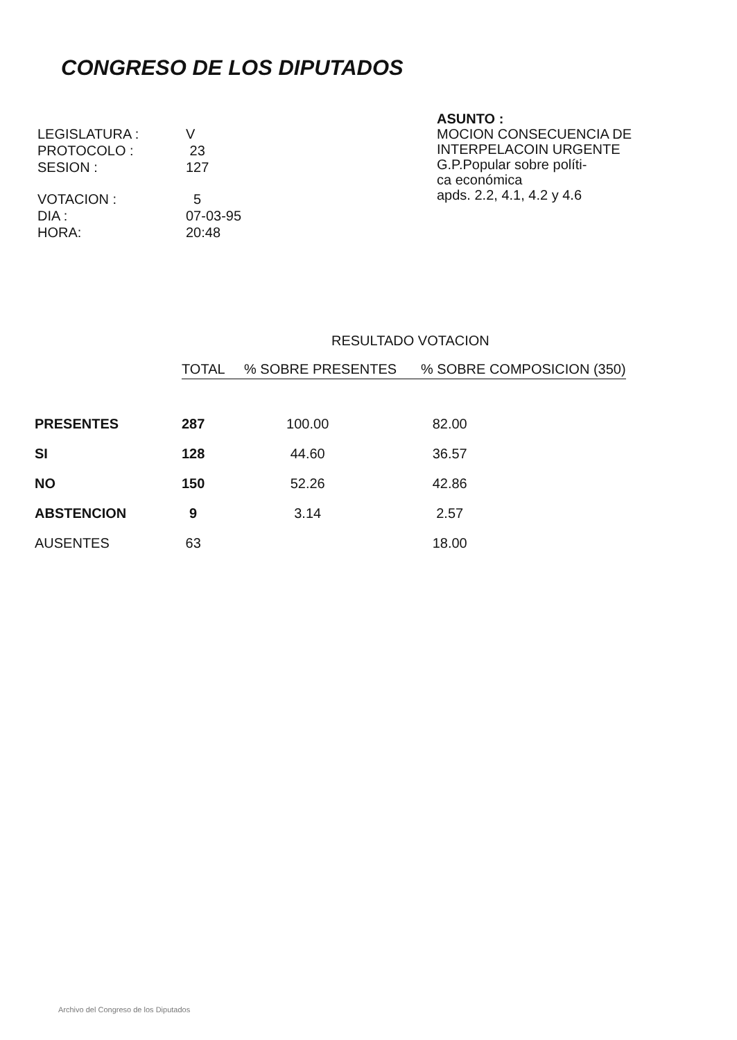CONGRESO DE LOS DIPUTADOS
| LEGISLATURA : | V |
| PROTOCOLO : | 23 |
| SESION : | 127 |
| VOTACION : | 5 |
| DIA : | 07-03-95 |
| HORA: | 20:48 |
ASUNTO :
MOCION CONSECUENCIA DE
INTERPELACOIN URGENTE
G.P.Popular sobre políti-
ca económica
apds. 2.2, 4.1, 4.2 y 4.6
RESULTADO VOTACION
| | TOTAL | % SOBRE PRESENTES | % SOBRE COMPOSICION (350) |
| PRESENTES | 287 | 100.00 | 82.00 |
| SI | 128 | 44.60 | 36.57 |
| NO | 150 | 52.26 | 42.86 |
| ABSTENCION | 9 | 3.14 | 2.57 |
| AUSENTES | 63 | | 18.00 |
Archivo del Congreso de los Diputados